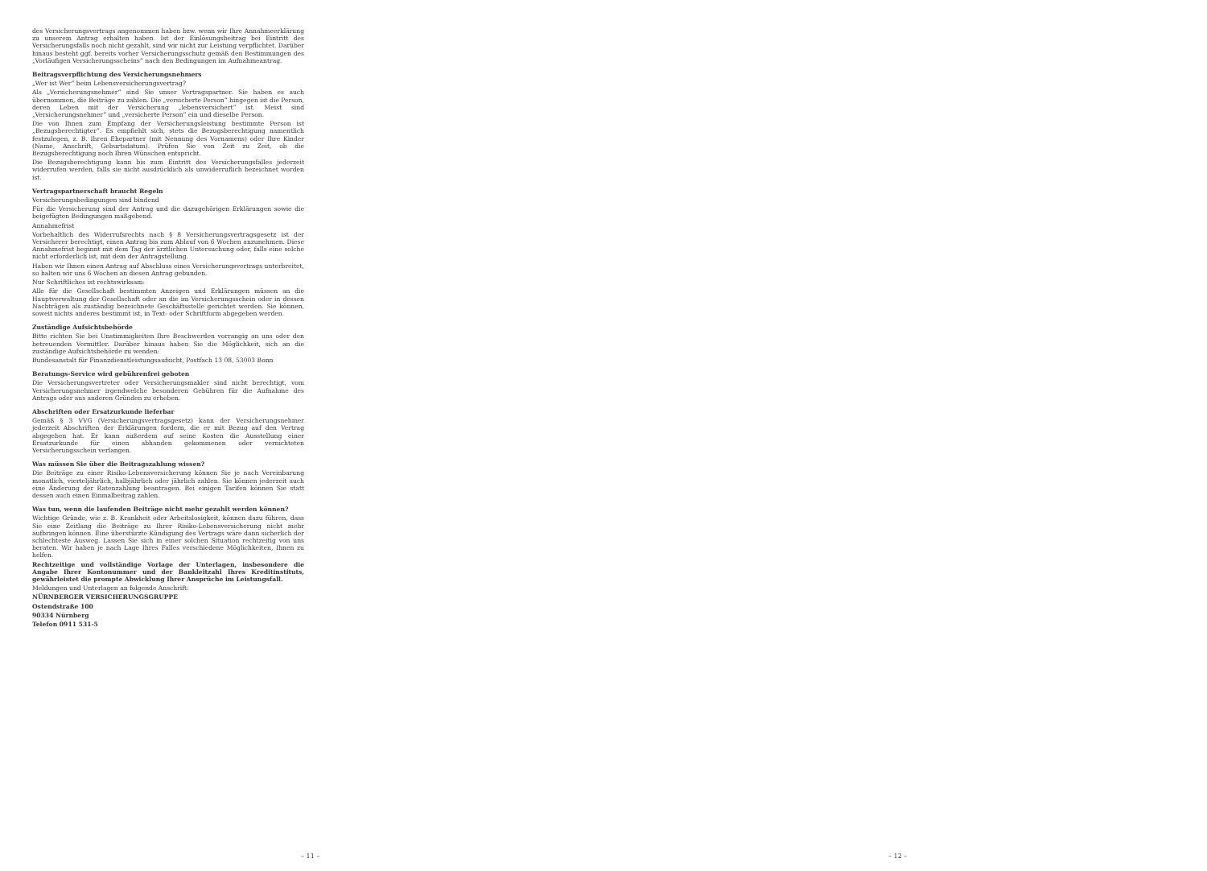des Versicherungsvertrags angenommen haben bzw. wenn wir Ihre Annahmeerklärung zu unserem Antrag erhalten haben. Ist der Einlösungsbeitrag bei Eintritt des Versicherungsfalls noch nicht gezahlt, sind wir nicht zur Leistung verpflichtet. Darüber hinaus besteht ggf. bereits vorher Versicherungsschutz gemäß den Bestimmungen des „Vorläufigen Versicherungsscheins“ nach den Bedingungen im Aufnahmeantrag.
Beitragsverpflichtung des Versicherungsnehmers
„Wer ist Wer“ beim Lebensversicherungsvertrag?
Als „Versicherungsnehmer“ sind Sie unser Vertragspartner. Sie haben es auch übernommen, die Beiträge zu zahlen. Die „versicherte Person“ hingegen ist die Person, deren Leben mit der Versicherung „lebensversichert“ ist. Meist sind „Versicherungsnehmer“ und „versicherte Person“ ein und dieselbe Person.
Die von Ihnen zum Empfang der Versicherungsleistung bestimmte Person ist „Bezugsberechtigter“. Es empfiehlt sich, stets die Bezugsberechtigung namentlich festzulegen, z. B. Ihren Ehepartner (mit Nennung des Vornamens) oder Ihre Kinder (Name, Anschrift, Geburtsdatum). Prüfen Sie von Zeit zu Zeit, ob die Bezugsberechtigung noch Ihren Wünschen entspricht.
Die Bezugsberechtigung kann bis zum Eintritt des Versicherungsfalles jederzeit widerrufen werden, falls sie nicht ausdrücklich als unwiderruflich bezeichnet worden ist.
Vertragspartnerschaft braucht Regeln
Versicherungsbedingungen sind bindend
Für die Versicherung sind der Antrag und die dazugehörigen Erklärungen sowie die beigefügten Bedingungen maßgebend.
Annahmefrist
Vorbehaltlich des Widerrufsrechts nach § 8 Versicherungsvertragsgesetz ist der Versicherer berechtigt, einen Antrag bis zum Ablauf von 6 Wochen anzunehmen. Diese Annahmefrist beginnt mit dem Tag der ärztlichen Untersuchung oder, falls eine solche nicht erforderlich ist, mit dem der Antragstellung.
Haben wir Ihnen einen Antrag auf Abschluss eines Versicherungsvertrags unterbreitet, so halten wir uns 6 Wochen an diesen Antrag gebunden.
Nur Schriftliches ist rechtswirksam:
Alle für die Gesellschaft bestimmten Anzeigen und Erklärungen müssen an die Hauptverwaltung der Gesellschaft oder an die im Versicherungsschein oder in dessen Nachträgen als zuständig bezeichnete Geschäftsstelle gerichtet werden. Sie können, soweit nichts anderes bestimmt ist, in Text- oder Schriftform abgegeben werden.
Zuständige Aufsichtsbehörde
Bitte richten Sie bei Unstimmigkeiten Ihre Beschwerden vorrangig an uns oder den betreuenden Vermittler. Darüber hinaus haben Sie die Möglichkeit, sich an die zuständige Aufsichtsbehörde zu wenden:
Bundesanstalt für Finanzdienstleistungsaufsicht, Postfach 13 08, 53003 Bonn
Beratungs-Service wird gebührenfrei geboten
Die Versicherungsvertreter oder Versicherungsmakler sind nicht berechtigt, vom Versicherungsnehmer irgendwelche besonderen Gebühren für die Aufnahme des Antrags oder aus anderen Gründen zu erheben.
Abschriften oder Ersatzurkunde lieferbar
Gemäß § 3 VVG (Versicherungsvertragsgesetz) kann der Versicherungsnehmer jederzeit Abschriften der Erklärungen fordern, die er mit Bezug auf den Vertrag abgegeben hat. Er kann außerdem auf seine Kosten die Ausstellung einer Ersatzurkunde für einen abhanden gekommenen oder vernichteten Versicherungsschein verlangen.
Was müssen Sie über die Beitragszahlung wissen?
Die Beiträge zu einer Risiko-Lebensversicherung können Sie je nach Vereinbarung monatlich, vierteljährlich, halbjährlich oder jährlich zahlen. Sie können jederzeit auch eine Änderung der Ratenzahlung beantragen. Bei einigen Tarifen können Sie statt dessen auch einen Einmalbeitrag zahlen.
Was tun, wenn die laufenden Beiträge nicht mehr gezahlt werden können?
Wichtige Gründe, wie z. B. Krankheit oder Arbeitslosigkeit, können dazu führen, dass Sie eine Zeitlang die Beiträge zu Ihrer Risiko-Lebensversicherung nicht mehr aufbringen können. Eine überstürzte Kündigung des Vertrags wäre dann sicherlich der schlechteste Ausweg. Lassen Sie sich in einer solchen Situation rechtzeitig von uns beraten. Wir haben je nach Lage Ihres Falles verschiedene Möglichkeiten, Ihnen zu helfen.
Rechtzeitige und vollständige Vorlage der Unterlagen, insbesondere die Angabe Ihrer Kontonummer und der Bankleitzahl Ihres Kreditinstituts, gewährleistet die prompte Abwicklung Ihrer Ansprüche im Leistungsfall.
Meldungen und Unterlagen an folgende Anschrift:
NÜRNBERGER VERSICHERUNGSGRUPPE
Ostendstraße 100
90334 Nürnberg
Telefon 0911 531-5
– 11 –
– 12 –